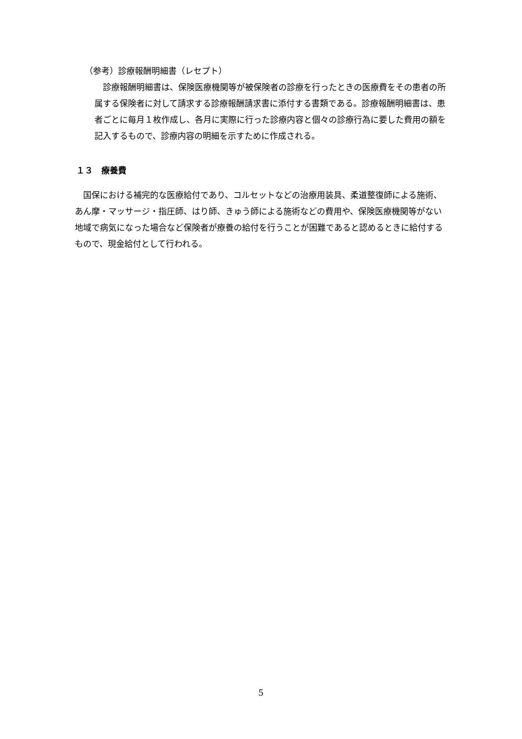（参考）診療報酬明細書（レセプト）
　診療報酬明細書は、保険医療機関等が被保険者の診療を行ったときの医療費をその患者の所属する保険者に対して請求する診療報酬請求書に添付する書類である。診療報酬明細書は、患者ごとに毎月１枚作成し、各月に実際に行った診療内容と個々の診療行為に要した費用の額を記入するもので、診療内容の明細を示すために作成される。
１３　療養費
　国保における補完的な医療給付であり、コルセットなどの治療用装具、柔道整復師による施術、あん摩・マッサージ・指圧師、はり師、きゅう師による施術などの費用や、保険医療機関等がない地域で病気になった場合など保険者が療養の給付を行うことが困難であると認めるときに給付するもので、現金給付として行われる。
5